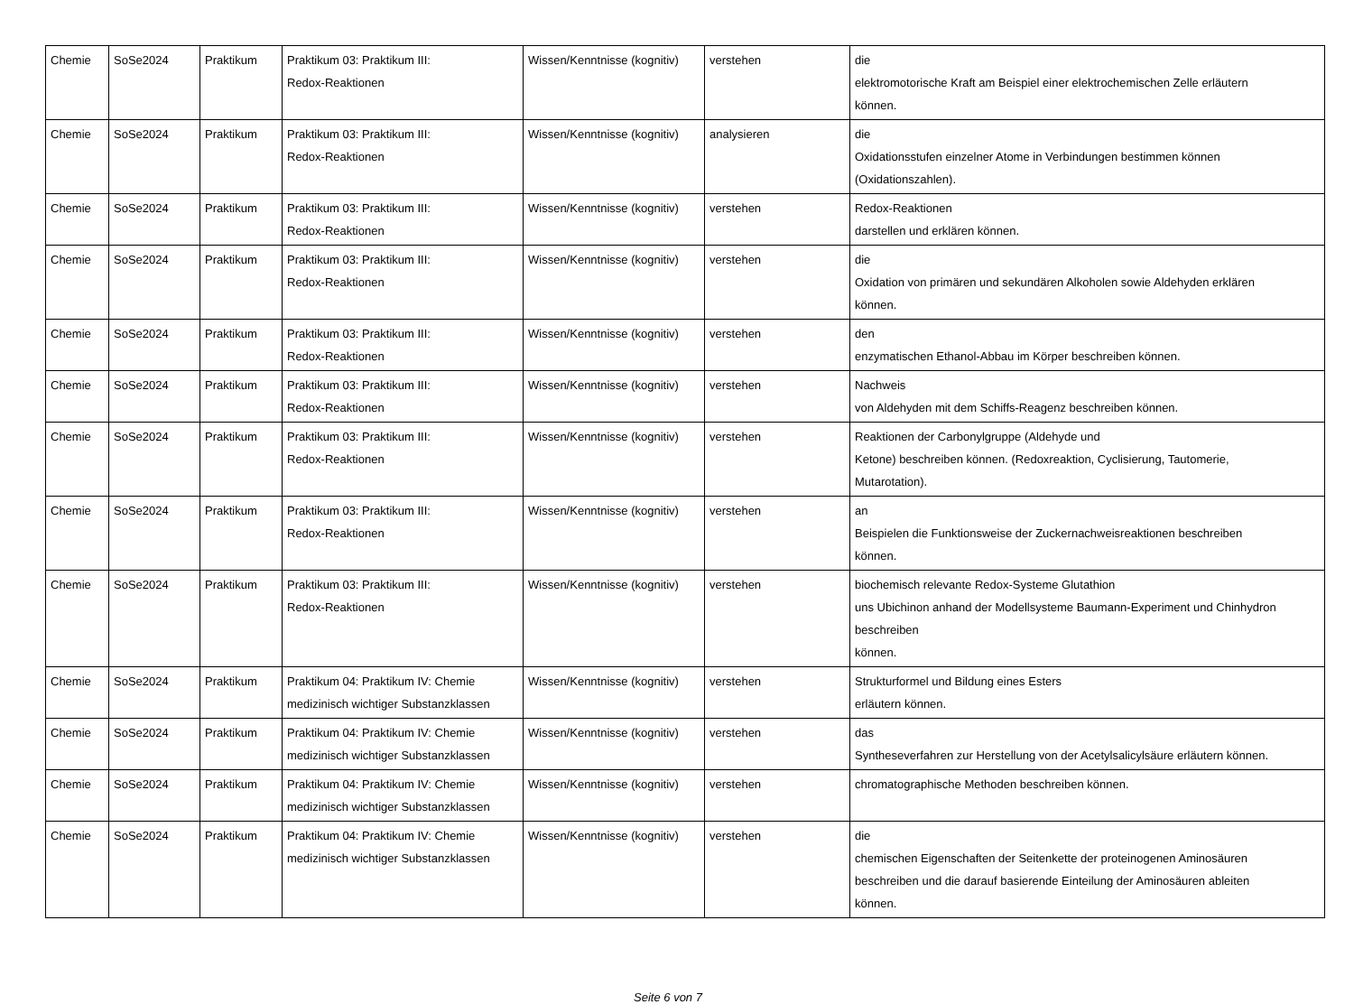| Chemie | SoSe2024 | Praktikum | Praktikum 03: Praktikum III: Redox-Reaktionen | Wissen/Kenntnisse (kognitiv) | verstehen | die elektromotorische Kraft am Beispiel einer elektrochemischen Zelle erläutern können. |
| Chemie | SoSe2024 | Praktikum | Praktikum 03: Praktikum III: Redox-Reaktionen | Wissen/Kenntnisse (kognitiv) | analysieren | die Oxidationsstufen einzelner Atome in Verbindungen bestimmen können (Oxidationszahlen). |
| Chemie | SoSe2024 | Praktikum | Praktikum 03: Praktikum III: Redox-Reaktionen | Wissen/Kenntnisse (kognitiv) | verstehen | Redox-Reaktionen darstellen und erklären können. |
| Chemie | SoSe2024 | Praktikum | Praktikum 03: Praktikum III: Redox-Reaktionen | Wissen/Kenntnisse (kognitiv) | verstehen | die Oxidation von primären und sekundären Alkoholen sowie Aldehyden erklären können. |
| Chemie | SoSe2024 | Praktikum | Praktikum 03: Praktikum III: Redox-Reaktionen | Wissen/Kenntnisse (kognitiv) | verstehen | den enzymatischen Ethanol-Abbau im Körper beschreiben können. |
| Chemie | SoSe2024 | Praktikum | Praktikum 03: Praktikum III: Redox-Reaktionen | Wissen/Kenntnisse (kognitiv) | verstehen | Nachweis von Aldehyden mit dem Schiffs-Reagenz beschreiben können. |
| Chemie | SoSe2024 | Praktikum | Praktikum 03: Praktikum III: Redox-Reaktionen | Wissen/Kenntnisse (kognitiv) | verstehen | Reaktionen der Carbonylgruppe (Aldehyde und Ketone) beschreiben können. (Redoxreaktion, Cyclisierung, Tautomerie, Mutarotation). |
| Chemie | SoSe2024 | Praktikum | Praktikum 03: Praktikum III: Redox-Reaktionen | Wissen/Kenntnisse (kognitiv) | verstehen | an Beispielen die Funktionsweise der Zuckernachweisreaktionen beschreiben können. |
| Chemie | SoSe2024 | Praktikum | Praktikum 03: Praktikum III: Redox-Reaktionen | Wissen/Kenntnisse (kognitiv) | verstehen | biochemisch relevante Redox-Systeme Glutathion uns Ubichinon anhand der Modellsysteme Baumann-Experiment und Chinhydron beschreiben können. |
| Chemie | SoSe2024 | Praktikum | Praktikum 04: Praktikum IV: Chemie medizinisch wichtiger Substanzklassen | Wissen/Kenntnisse (kognitiv) | verstehen | Strukturformel und Bildung eines Esters erläutern können. |
| Chemie | SoSe2024 | Praktikum | Praktikum 04: Praktikum IV: Chemie medizinisch wichtiger Substanzklassen | Wissen/Kenntnisse (kognitiv) | verstehen | das Syntheseverfahren zur Herstellung von der Acetylsalicylsäure erläutern können. |
| Chemie | SoSe2024 | Praktikum | Praktikum 04: Praktikum IV: Chemie medizinisch wichtiger Substanzklassen | Wissen/Kenntnisse (kognitiv) | verstehen | chromatographische Methoden beschreiben können. |
| Chemie | SoSe2024 | Praktikum | Praktikum 04: Praktikum IV: Chemie medizinisch wichtiger Substanzklassen | Wissen/Kenntnisse (kognitiv) | verstehen | die chemischen Eigenschaften der Seitenkette der proteinogenen Aminosäuren beschreiben und die darauf basierende Einteilung der Aminosäuren ableiten können. |
Seite 6 von 7